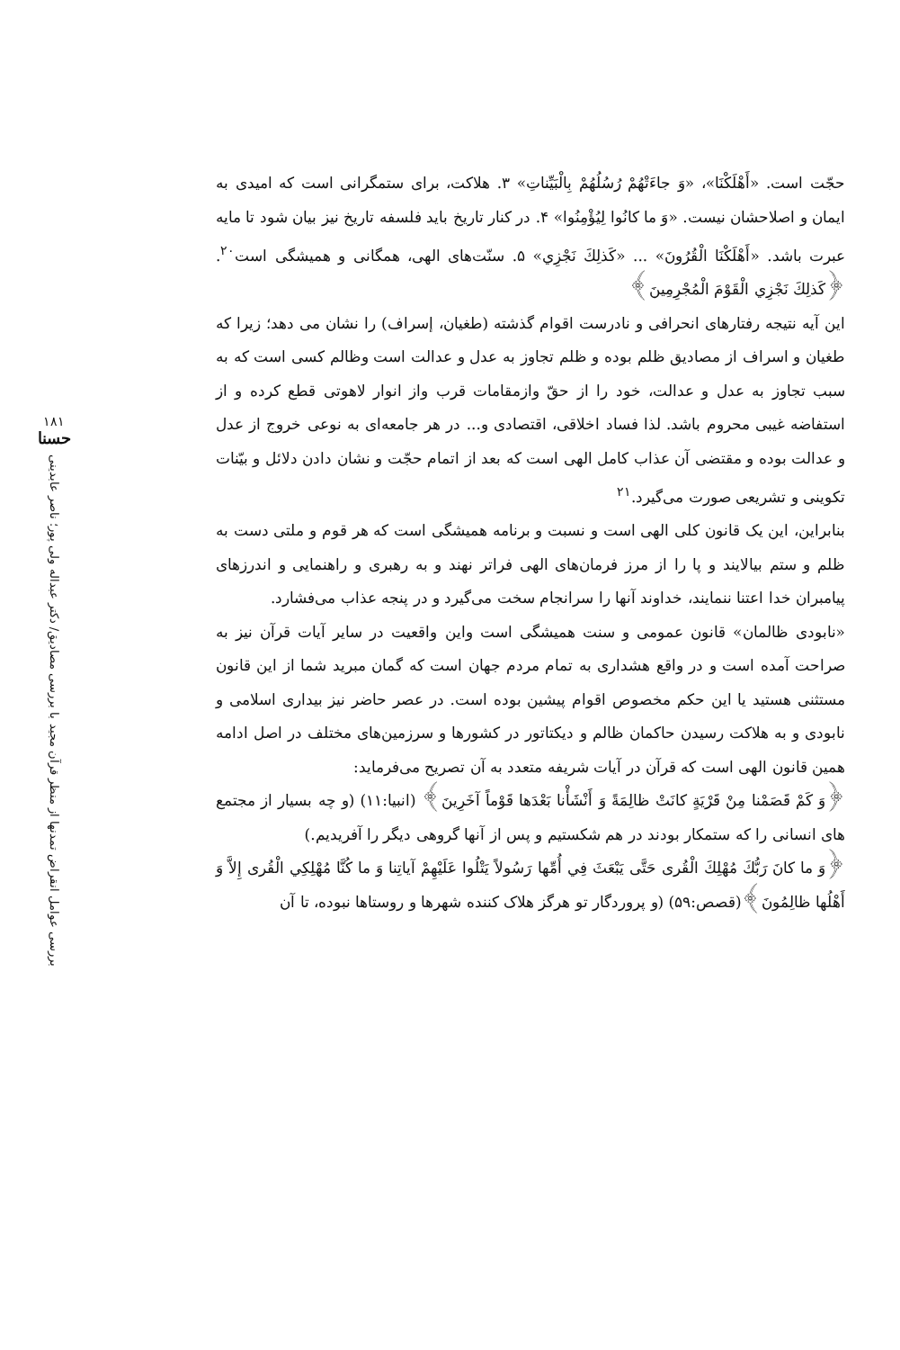۱۸۱
حسنا
بررسی عوامل انقراض تمدنها از منظر قرآن مجید با بررسی مصادیق/ دکتر عبداله ولی پور؛ ناصر عابدینی
حجّت است. «أَهْلَكْنَا»، «وَ جاءَتْهُمْ رُسُلُهُمْ بِالْبَيِّناتِ» ۳. هلاکت، برای ستمگرانی است که امیدی به ایمان و اصلاحشان نیست. «وَ ما كانُوا لِيُؤْمِنُوا» ۴. در کنار تاریخ باید فلسفه تاریخ نیز بیان شود تا مایه عبرت باشد. «أَهْلَكْنَا الْقُرُونَ» ... «كَذلِكَ نَجْزِي» ۵. سنّت‌های الهی، همگانی و همیشگی است<sup>۲۰</sup>. ﴿كَذلِكَ نَجْزِي الْقَوْمَ الْمُجْرِمِينَ﴾
این آیه نتیجه رفتارهای انحرافی و نادرست اقوام گذشته (طغیان، إسراف) را نشان می دهد؛ زیرا که طغیان و اسراف از مصادیق ظلم بوده و ظلم تجاوز به عدل و عدالت است وظالم کسی است که به سبب تجاوز به عدل و عدالت، خود را از حقّ وازمقامات قرب واز انوار لاهوتی قطع کرده و از استفاضه غیبی محروم باشد. لذا فساد اخلاقی، اقتصادی و... در هر جامعه‌ای به نوعی خروج از عدل و عدالت بوده و مقتضی آن عذاب کامل الهی است که بعد از اتمام حجّت و نشان دادن دلائل و بیّنات تکوینی و تشریعی صورت می‌گیرد.<sup>۲۱</sup>
بنابراین، این یک قانون کلی الهی است و نسبت و برنامه همیشگی است که هر قوم و ملتی دست به ظلم و ستم بیالایند و پا را از مرز فرمان‌های الهی فراتر نهند و به رهبری و راهنمایی و اندرزهای پیامبران خدا اعتنا ننمایند، خداوند آنها را سرانجام سخت می‌گیرد و در پنجه عذاب می‌فشارد.
«نابودی ظالمان» قانون عمومی و سنت همیشگی است واین واقعیت در سایر آیات قرآن نیز به صراحت آمده است و در واقع هشداری به تمام مردم جهان است که گمان مبرید شما از این قانون مستثنی هستید یا این حکم مخصوص اقوام پیشین بوده است. در عصر حاضر نیز بیداری اسلامی و نابودی و به هلاکت رسیدن حاکمان ظالم و دیکتاتور در کشورها و سرزمین‌های مختلف در اصل ادامه همین قانون الهی است که قرآن در آیات شریفه متعدد به آن تصریح می‌فرماید:
﴿وَ كَمْ قَصَمْنا مِنْ قَرْيَةٍ كانَتْ ظالِمَةً وَ أَنْشَأْنا بَعْدَها قَوْماً آخَرِينَ﴾ (انبیا:۱۱) (و چه بسیار از مجتمع های انسانی را که ستمکار بودند در هم شکستیم و پس از آنها گروهی دیگر را آفریدیم.)
﴿وَ ما كانَ رَبُّكَ مُهْلِكَ الْقُرى حَتَّى يَبْعَثَ فِي أُمِّها رَسُولاً يَتْلُوا عَلَيْهِمْ آياتِنا وَ ما كُنَّا مُهْلِكِي الْقُرى إِلاَّ وَ أَهْلُها ظالِمُونَ﴾(قصص:۵۹) (و پروردگار تو هرگز هلاک کننده شهرها و روستاها نبوده، تا آن